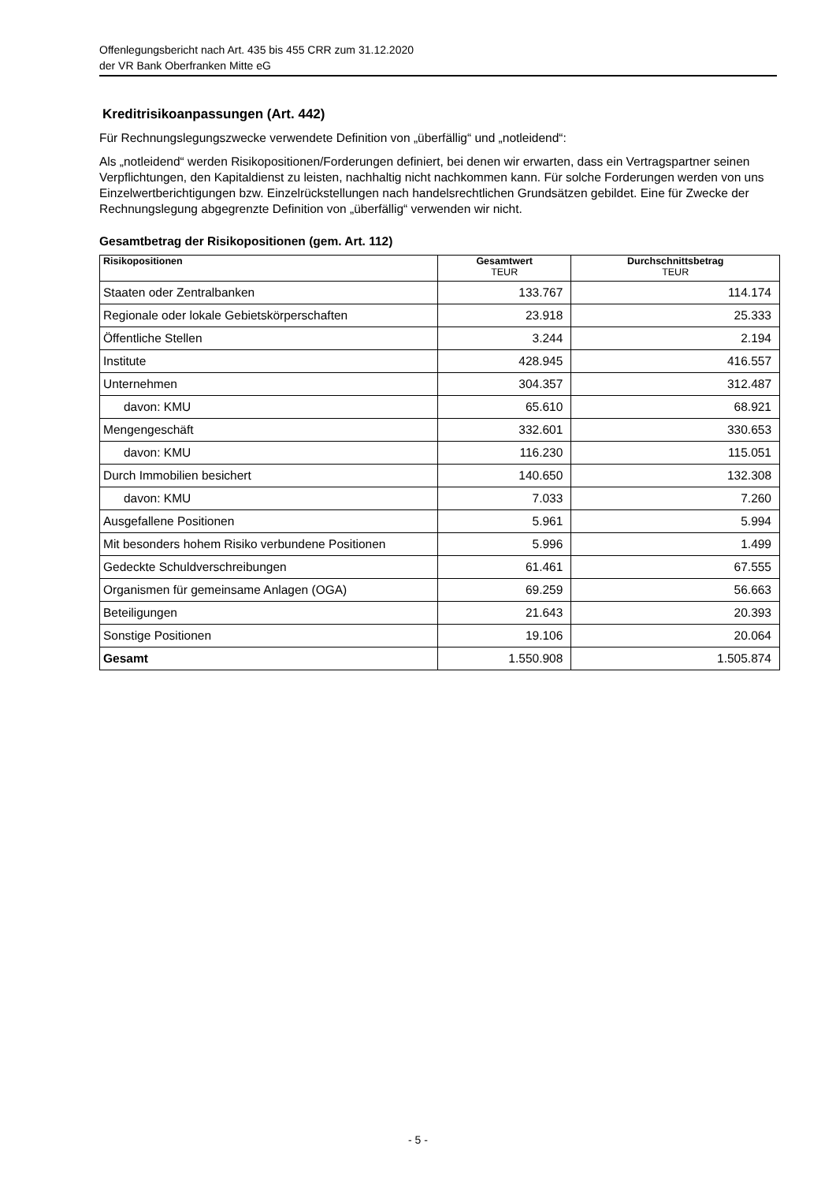Offenlegungsbericht nach Art. 435 bis 455 CRR zum 31.12.2020
der VR Bank Oberfranken Mitte eG
Kreditrisikoanpassungen (Art. 442)
Für Rechnungslegungszwecke verwendete Definition von „überfällig“ und „notleidend“:
Als „notleidend“ werden Risikopositionen/Forderungen definiert, bei denen wir erwarten, dass ein Vertragspartner seinen Verpflichtungen, den Kapitaldienst zu leisten, nachhaltig nicht nachkommen kann. Für solche Forderungen werden von uns Einzelwertberichtigungen bzw. Einzelrückstellungen nach handelsrechtlichen Grundsätzen gebildet. Eine für Zwecke der Rechnungslegung abgegrenzte Definition von „überfällig“ verwenden wir nicht.
Gesamtbetrag der Risikopositionen (gem. Art. 112)
| Risikopositionen | Gesamtwert TEUR | Durchschnittsbetrag TEUR |
| --- | --- | --- |
| Staaten oder Zentralbanken | 133.767 | 114.174 |
| Regionale oder lokale Gebietskörperschaften | 23.918 | 25.333 |
| Öffentliche Stellen | 3.244 | 2.194 |
| Institute | 428.945 | 416.557 |
| Unternehmen | 304.357 | 312.487 |
| davon: KMU | 65.610 | 68.921 |
| Mengengeschäft | 332.601 | 330.653 |
| davon: KMU | 116.230 | 115.051 |
| Durch Immobilien besichert | 140.650 | 132.308 |
| davon: KMU | 7.033 | 7.260 |
| Ausgefallene Positionen | 5.961 | 5.994 |
| Mit besonders hohem Risiko verbundene Positionen | 5.996 | 1.499 |
| Gedeckte Schuldverschreibungen | 61.461 | 67.555 |
| Organismen für gemeinsame Anlagen (OGA) | 69.259 | 56.663 |
| Beteiligungen | 21.643 | 20.393 |
| Sonstige Positionen | 19.106 | 20.064 |
| Gesamt | 1.550.908 | 1.505.874 |
- 5 -